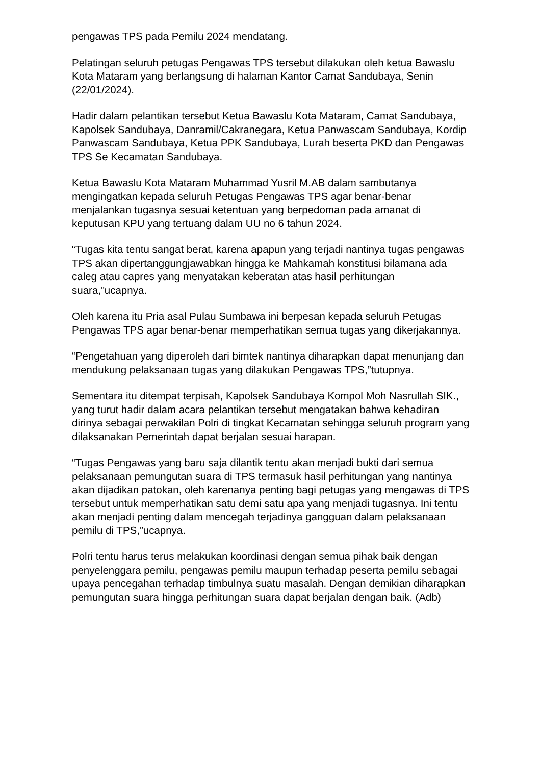pengawas TPS pada Pemilu 2024 mendatang.
Pelatingan seluruh petugas Pengawas TPS tersebut dilakukan oleh ketua Bawaslu Kota Mataram yang berlangsung di halaman Kantor Camat Sandubaya, Senin (22/01/2024).
Hadir dalam pelantikan tersebut Ketua Bawaslu Kota Mataram, Camat Sandubaya, Kapolsek Sandubaya, Danramil/Cakranegara, Ketua Panwascam Sandubaya, Kordip Panwascam Sandubaya, Ketua PPK Sandubaya, Lurah beserta PKD dan Pengawas TPS Se Kecamatan Sandubaya.
Ketua Bawaslu Kota Mataram Muhammad Yusril M.AB dalam sambutanya mengingatkan kepada seluruh Petugas Pengawas TPS agar benar-benar menjalankan tugasnya sesuai ketentuan yang berpedoman pada amanat di keputusan KPU yang tertuang dalam UU no 6 tahun 2024.
“Tugas kita tentu sangat berat, karena apapun yang terjadi nantinya tugas pengawas TPS akan dipertanggungjawabkan hingga ke Mahkamah konstitusi bilamana ada caleg atau capres yang menyatakan keberatan atas hasil perhitungan suara,”ucapnya.
Oleh karena itu Pria asal Pulau Sumbawa ini berpesan kepada seluruh Petugas Pengawas TPS agar benar-benar memperhatikan semua tugas yang dikerjakannya.
“Pengetahuan yang diperoleh dari bimtek nantinya diharapkan dapat menunjang dan mendukung pelaksanaan tugas yang dilakukan Pengawas TPS,”tutupnya.
Sementara itu ditempat terpisah, Kapolsek Sandubaya Kompol Moh Nasrullah SIK., yang turut hadir dalam acara pelantikan tersebut mengatakan bahwa kehadiran dirinya sebagai perwakilan Polri di tingkat Kecamatan sehingga seluruh program yang dilaksanakan Pemerintah dapat berjalan sesuai harapan.
“Tugas Pengawas yang baru saja dilantik tentu akan menjadi bukti dari semua pelaksanaan pemungutan suara di TPS termasuk hasil perhitungan yang nantinya akan dijadikan patokan, oleh karenanya penting bagi petugas yang mengawas di TPS tersebut untuk memperhatikan satu demi satu apa yang menjadi tugasnya. Ini tentu akan menjadi penting dalam mencegah terjadinya gangguan dalam pelaksanaan pemilu di TPS,”ucapnya.
Polri tentu harus terus melakukan koordinasi dengan semua pihak baik dengan penyelenggara pemilu, pengawas pemilu maupun terhadap peserta pemilu sebagai upaya pencegahan terhadap timbulnya suatu masalah. Dengan demikian diharapkan pemungutan suara hingga perhitungan suara dapat berjalan dengan baik. (Adb)